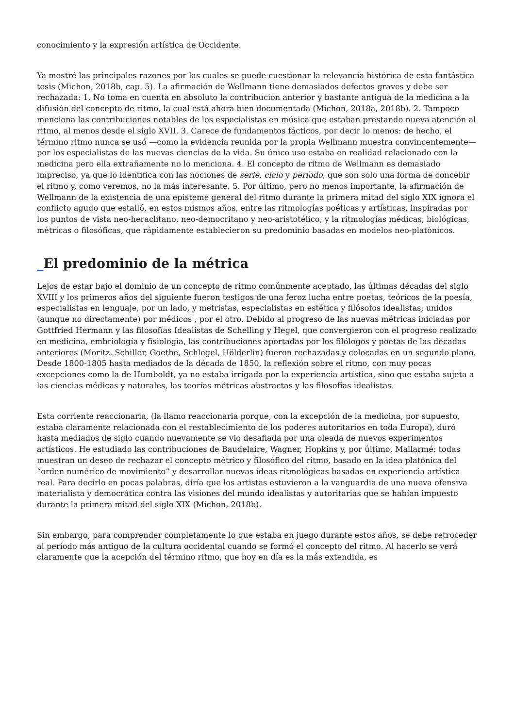conocimiento y la expresión artística de Occidente.
Ya mostré las principales razones por las cuales se puede cuestionar la relevancia histórica de esta fantástica tesis (Michon, 2018b, cap. 5). La afirmación de Wellmann tiene demasiados defectos graves y debe ser rechazada: 1. No toma en cuenta en absoluto la contribución anterior y bastante antigua de la medicina a la difusión del concepto de ritmo, la cual está ahora bien documentada (Michon, 2018a, 2018b). 2. Tampoco menciona las contribuciones notables de los especialistas en música que estaban prestando nueva atención al ritmo, al menos desde el siglo XVII. 3. Carece de fundamentos fácticos, por decir lo menos: de hecho, el término ritmo nunca se usó —como la evidencia reunida por la propia Wellmann muestra convincentemente— por los especialistas de las nuevas ciencias de la vida. Su único uso estaba en realidad relacionado con la medicina pero ella extrañamente no lo menciona. 4. El concepto de ritmo de Wellmann es demasiado impreciso, ya que lo identifica con las nociones de serie, ciclo y período, que son solo una forma de concebir el ritmo y, como veremos, no la más interesante. 5. Por último, pero no menos importante, la afirmación de Wellmann de la existencia de una episteme general del ritmo durante la primera mitad del siglo XIX ignora el conflicto agudo que estalló, en estos mismos años, entre las ritmologías poéticas y artísticas, inspiradas por los puntos de vista neo-heraclitano, neo-democritano y neo-aristotélico, y la ritmologías médicas, biológicas, métricas o filosóficas, que rápidamente establecieron su predominio basadas en modelos neo-platónicos.
_El predominio de la métrica
Lejos de estar bajo el dominio de un concepto de ritmo comúnmente aceptado, las últimas décadas del siglo XVIII y los primeros años del siguiente fueron testigos de una feroz lucha entre poetas, teóricos de la poesía, especialistas en lenguaje, por un lado, y metristas, especialistas en estética y filósofos idealistas, unidos (aunque no directamente) por médicos , por el otro. Debido al progreso de las nuevas métricas iniciadas por Gottfried Hermann y las filosofías Idealistas de Schelling y Hegel, que convergieron con el progreso realizado en medicina, embriología y fisiología, las contribuciones aportadas por los filólogos y poetas de las décadas anteriores (Moritz, Schiller, Goethe, Schlegel, Hölderlin) fueron rechazadas y colocadas en un segundo plano. Desde 1800-1805 hasta mediados de la década de 1850, la reflexión sobre el ritmo, con muy pocas excepciones como la de Humboldt, ya no estaba irrigada por la experiencia artística, sino que estaba sujeta a las ciencias médicas y naturales, las teorías métricas abstractas y las filosofías idealistas.
Esta corriente reaccionaria, (la llamo reaccionaria porque, con la excepción de la medicina, por supuesto, estaba claramente relacionada con el restablecimiento de los poderes autoritarios en toda Europa), duró hasta mediados de siglo cuando nuevamente se vio desafiada por una oleada de nuevos experimentos artísticos. He estudiado las contribuciones de Baudelaire, Wagner, Hopkins y, por último, Mallarmé: todas muestran un deseo de rechazar el concepto métrico y filosófico del ritmo, basado en la idea platónica del “orden numérico de movimiento” y desarrollar nuevas ideas rítmológicas basadas en experiencia artística real. Para decirlo en pocas palabras, diría que los artistas estuvieron a la vanguardia de una nueva ofensiva materialista y democrática contra las visiones del mundo idealistas y autoritarias que se habían impuesto durante la primera mitad del siglo XIX (Michon, 2018b).
Sin embargo, para comprender completamente lo que estaba en juego durante estos años, se debe retroceder al período más antiguo de la cultura occidental cuando se formó el concepto del ritmo. Al hacerlo se verá claramente que la acepción del término ritmo, que hoy en día es la más extendida, es